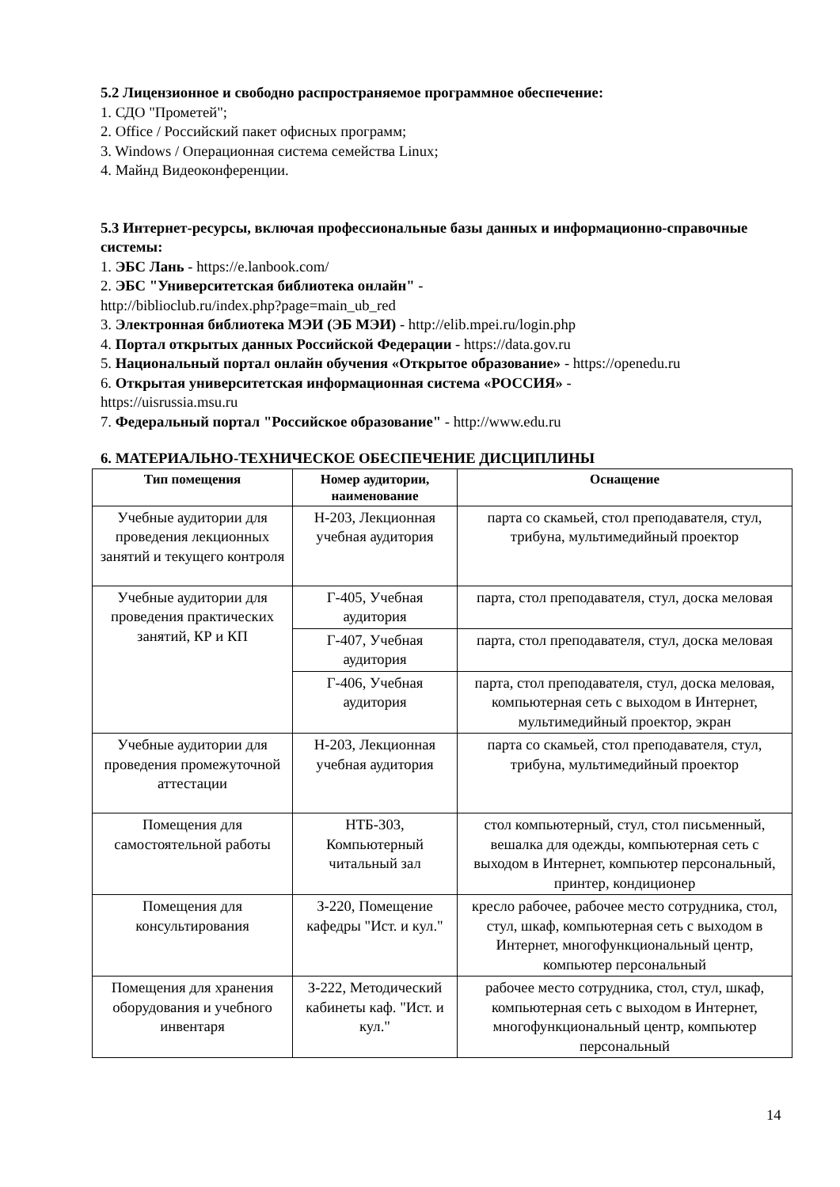5.2 Лицензионное и свободно распространяемое программное обеспечение:
1. СДО "Прометей";
2. Office / Российский пакет офисных программ;
3. Windows / Операционная система семейства Linux;
4. Майнд Видеоконференции.
5.3 Интернет-ресурсы, включая профессиональные базы данных и информационно-справочные системы:
1. ЭБС Лань - https://e.lanbook.com/
2. ЭБС "Университетская библиотека онлайн" -
http://biblioclub.ru/index.php?page=main_ub_red
3. Электронная библиотека МЭИ (ЭБ МЭИ) - http://elib.mpei.ru/login.php
4. Портал открытых данных Российской Федерации - https://data.gov.ru
5. Национальный портал онлайн обучения «Открытое образование» - https://openedu.ru
6. Открытая университетская информационная система «РОССИЯ» -
https://uisrussia.msu.ru
7. Федеральный портал "Российское образование" - http://www.edu.ru
6. МАТЕРИАЛЬНО-ТЕХНИЧЕСКОЕ ОБЕСПЕЧЕНИЕ ДИСЦИПЛИНЫ
| Тип помещения | Номер аудитории, наименование | Оснащение |
| --- | --- | --- |
| Учебные аудитории для проведения лекционных занятий и текущего контроля | Н-203, Лекционная учебная аудитория | парта со скамьей, стол преподавателя, стул, трибуна, мультимедийный проектор |
| Учебные аудитории для проведения практических занятий, КР и КП | Г-405, Учебная аудитория | парта, стол преподавателя, стул, доска меловая |
| | Г-407, Учебная аудитория | парта, стол преподавателя, стул, доска меловая |
| | Г-406, Учебная аудитория | парта, стол преподавателя, стул, доска меловая, компьютерная сеть с выходом в Интернет, мультимедийный проектор, экран |
| Учебные аудитории для проведения промежуточной аттестации | Н-203, Лекционная учебная аудитория | парта со скамьей, стол преподавателя, стул, трибуна, мультимедийный проектор |
| Помещения для самостоятельной работы | НТБ-303, Компьютерный читальный зал | стол компьютерный, стул, стол письменный, вешалка для одежды, компьютерная сеть с выходом в Интернет, компьютер персональный, принтер, кондиционер |
| Помещения для консультирования | З-220, Помещение кафедры "Ист. и кул." | кресло рабочее, рабочее место сотрудника, стол, стул, шкаф, компьютерная сеть с выходом в Интернет, многофункциональный центр, компьютер персональный |
| Помещения для хранения оборудования и учебного инвентаря | З-222, Методический кабинеты каф. "Ист. и кул." | рабочее место сотрудника, стол, стул, шкаф, компьютерная сеть с выходом в Интернет, многофункциональный центр, компьютер персональный |
14